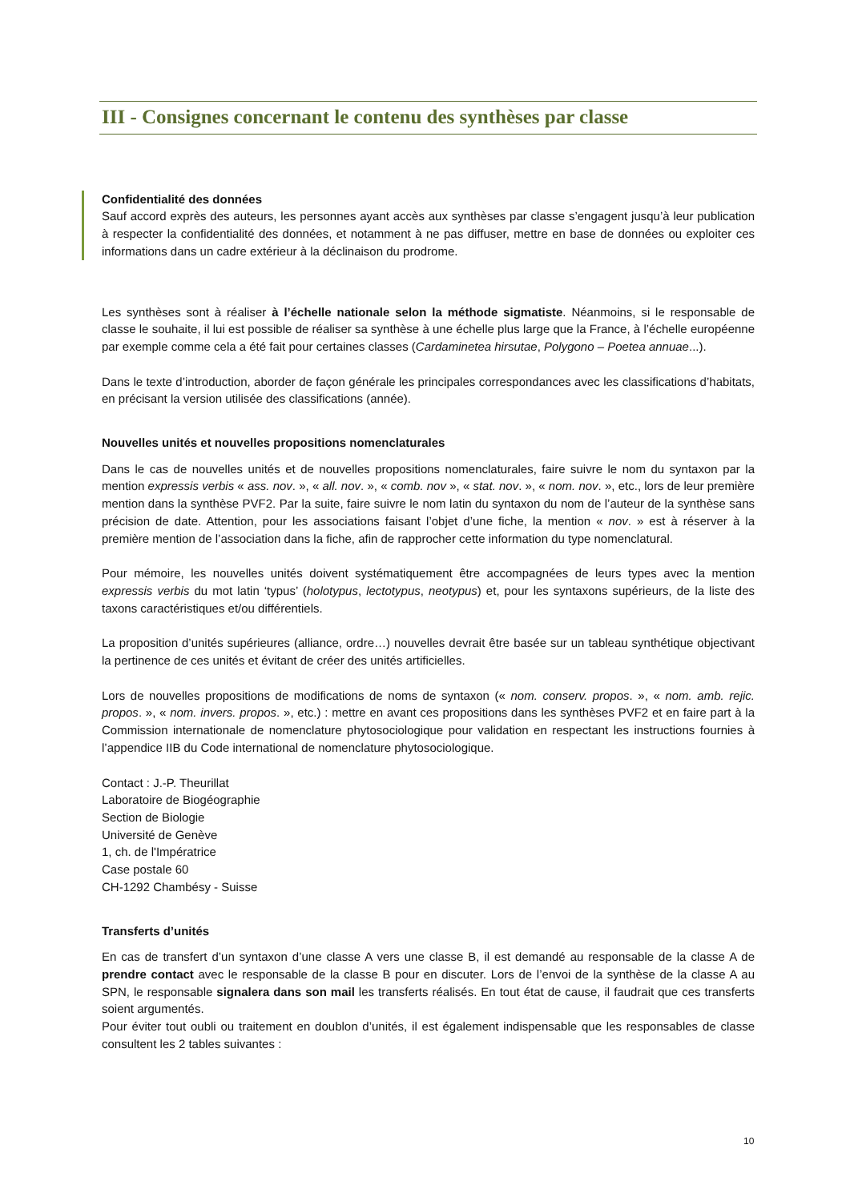III - Consignes concernant le contenu des synthèses par classe
Confidentialité des données
Sauf accord exprès des auteurs, les personnes ayant accès aux synthèses par classe s’engagent jusqu’à leur publication à respecter la confidentialité des données, et notamment à ne pas diffuser, mettre en base de données ou exploiter ces informations dans un cadre extérieur à la déclinaison du prodrome.
Les synthèses sont à réaliser à l’échelle nationale selon la méthode sigmatiste. Néanmoins, si le responsable de classe le souhaite, il lui est possible de réaliser sa synthèse à une échelle plus large que la France, à l’échelle européenne par exemple comme cela a été fait pour certaines classes (Cardaminetea hirsutae, Polygono – Poetea annuae...).
Dans le texte d’introduction, aborder de façon générale les principales correspondances avec les classifications d’habitats, en précisant la version utilisée des classifications (année).
Nouvelles unités et nouvelles propositions nomenclaturales
Dans le cas de nouvelles unités et de nouvelles propositions nomenclaturales, faire suivre le nom du syntaxon par la mention expressis verbis « ass. nov. », « all. nov. », « comb. nov », « stat. nov. », « nom. nov. », etc., lors de leur première mention dans la synthèse PVF2. Par la suite, faire suivre le nom latin du syntaxon du nom de l’auteur de la synthèse sans précision de date. Attention, pour les associations faisant l’objet d’une fiche, la mention « nov. » est à réserver à la première mention de l’association dans la fiche, afin de rapprocher cette information du type nomenclatural.
Pour mémoire, les nouvelles unités doivent systématiquement être accompagnées de leurs types avec la mention expressis verbis du mot latin ‘typus’ (holotypus, lectotypus, neotypus) et, pour les syntaxons supérieurs, de la liste des taxons caractéristiques et/ou différentiels.
La proposition d’unités supérieures (alliance, ordre…) nouvelles devrait être basée sur un tableau synthétique objectivant la pertinence de ces unités et évitant de créer des unités artificielles.
Lors de nouvelles propositions de modifications de noms de syntaxon (« nom. conserv. propos. », « nom. amb. rejic. propos. », « nom. invers. propos. », etc.) : mettre en avant ces propositions dans les synthèses PVF2 et en faire part à la Commission internationale de nomenclature phytosociologique pour validation en respectant les instructions fournies à l’appendice IIB du Code international de nomenclature phytosociologique.
Contact : J.-P. Theurillat
Laboratoire de Biogéographie
Section de Biologie
Université de Genève
1, ch. de l'Impératrice
Case postale 60
CH-1292 Chambésy - Suisse
Transferts d’unités
En cas de transfert d’un syntaxon d’une classe A vers une classe B, il est demandé au responsable de la classe A de prendre contact avec le responsable de la classe B pour en discuter. Lors de l’envoi de la synthèse de la classe A au SPN, le responsable signalera dans son mail les transferts réalisés. En tout état de cause, il faudrait que ces transferts soient argumentés.
Pour éviter tout oubli ou traitement en doublon d’unités, il est également indispensable que les responsables de classe consultent les 2 tables suivantes :
10